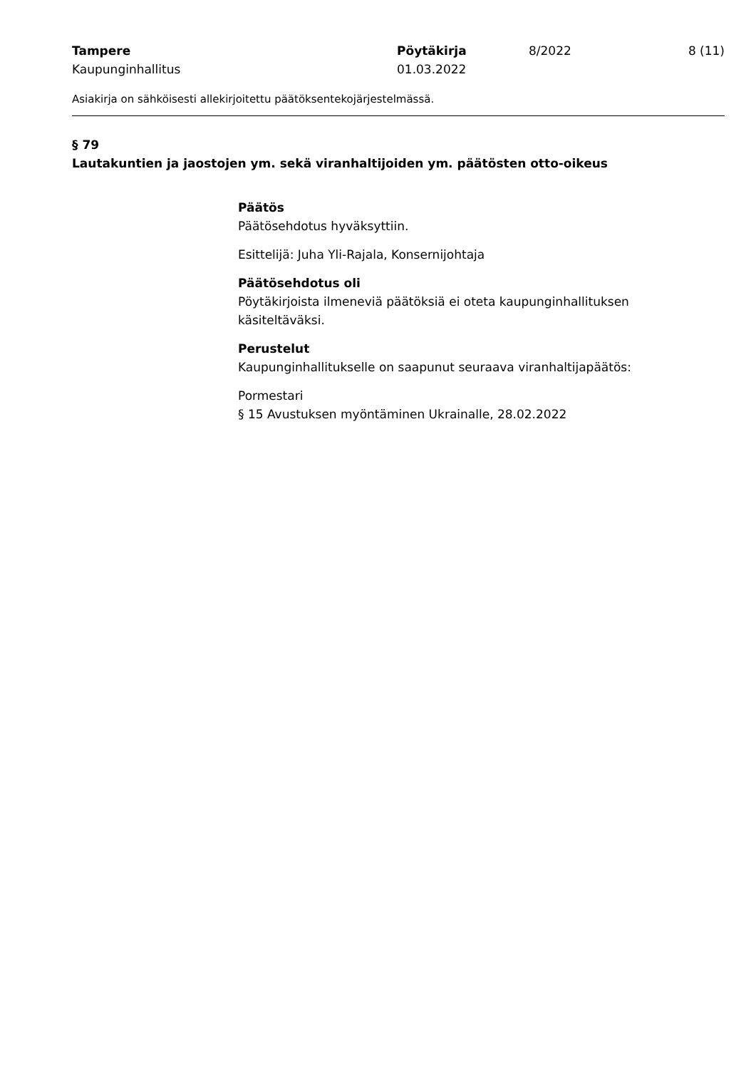| Tampere Kaupunginhallitus | Pöytäkirja 01.03.2022 | 8/2022 | 8 (11) |
Asiakirja on sähköisesti allekirjoitettu päätöksentekojärjestelmässä.
§ 79
Lautakuntien ja jaostojen ym. sekä viranhaltijoiden ym. päätösten otto-oikeus
Päätös
Päätösehdotus hyväksyttiin.
Esittelijä: Juha Yli-Rajala, Konsernijohtaja
Päätösehdotus oli
Pöytäkirjoista ilmeneviä päätöksiä ei oteta kaupunginhallituksen käsiteltäväksi.
Perustelut
Kaupunginhallitukselle on saapunut seuraava viranhaltijapäätös:
Pormestari
§ 15 Avustuksen myöntäminen Ukrainalle, 28.02.2022